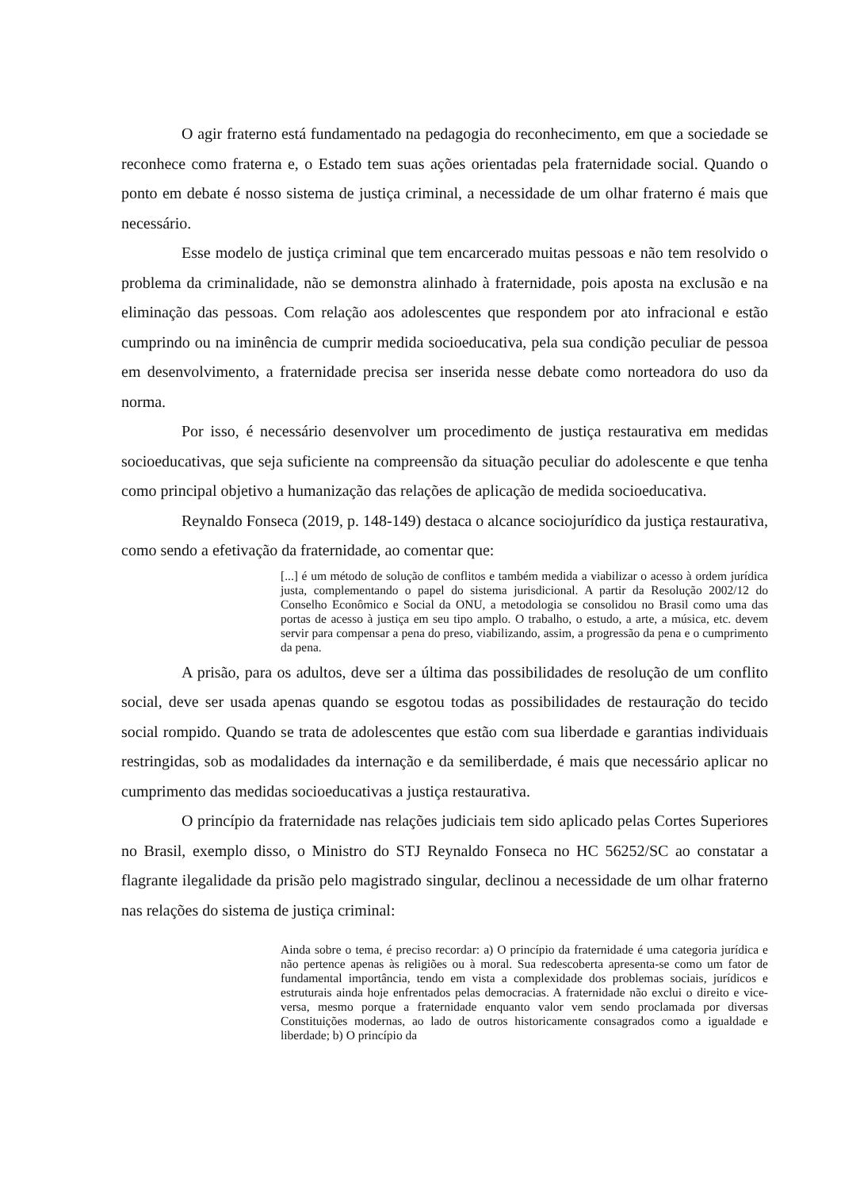O agir fraterno está fundamentado na pedagogia do reconhecimento, em que a sociedade se reconhece como fraterna e, o Estado tem suas ações orientadas pela fraternidade social. Quando o ponto em debate é nosso sistema de justiça criminal, a necessidade de um olhar fraterno é mais que necessário.
Esse modelo de justiça criminal que tem encarcerado muitas pessoas e não tem resolvido o problema da criminalidade, não se demonstra alinhado à fraternidade, pois aposta na exclusão e na eliminação das pessoas. Com relação aos adolescentes que respondem por ato infracional e estão cumprindo ou na iminência de cumprir medida socioeducativa, pela sua condição peculiar de pessoa em desenvolvimento, a fraternidade precisa ser inserida nesse debate como norteadora do uso da norma.
Por isso, é necessário desenvolver um procedimento de justiça restaurativa em medidas socioeducativas, que seja suficiente na compreensão da situação peculiar do adolescente e que tenha como principal objetivo a humanização das relações de aplicação de medida socioeducativa.
Reynaldo Fonseca (2019, p. 148-149) destaca o alcance sociojurídico da justiça restaurativa, como sendo a efetivação da fraternidade, ao comentar que:
[...] é um método de solução de conflitos e também medida a viabilizar o acesso à ordem jurídica justa, complementando o papel do sistema jurisdicional. A partir da Resolução 2002/12 do Conselho Econômico e Social da ONU, a metodologia se consolidou no Brasil como uma das portas de acesso à justiça em seu tipo amplo. O trabalho, o estudo, a arte, a música, etc. devem servir para compensar a pena do preso, viabilizando, assim, a progressão da pena e o cumprimento da pena.
A prisão, para os adultos, deve ser a última das possibilidades de resolução de um conflito social, deve ser usada apenas quando se esgotou todas as possibilidades de restauração do tecido social rompido. Quando se trata de adolescentes que estão com sua liberdade e garantias individuais restringidas, sob as modalidades da internação e da semiliberdade, é mais que necessário aplicar no cumprimento das medidas socioeducativas a justiça restaurativa.
O princípio da fraternidade nas relações judiciais tem sido aplicado pelas Cortes Superiores no Brasil, exemplo disso, o Ministro do STJ Reynaldo Fonseca no HC 56252/SC ao constatar a flagrante ilegalidade da prisão pelo magistrado singular, declinou a necessidade de um olhar fraterno nas relações do sistema de justiça criminal:
Ainda sobre o tema, é preciso recordar: a) O princípio da fraternidade é uma categoria jurídica e não pertence apenas às religiões ou à moral. Sua redescoberta apresenta-se como um fator de fundamental importância, tendo em vista a complexidade dos problemas sociais, jurídicos e estruturais ainda hoje enfrentados pelas democracias. A fraternidade não exclui o direito e vice-versa, mesmo porque a fraternidade enquanto valor vem sendo proclamada por diversas Constituições modernas, ao lado de outros historicamente consagrados como a igualdade e liberdade; b) O princípio da